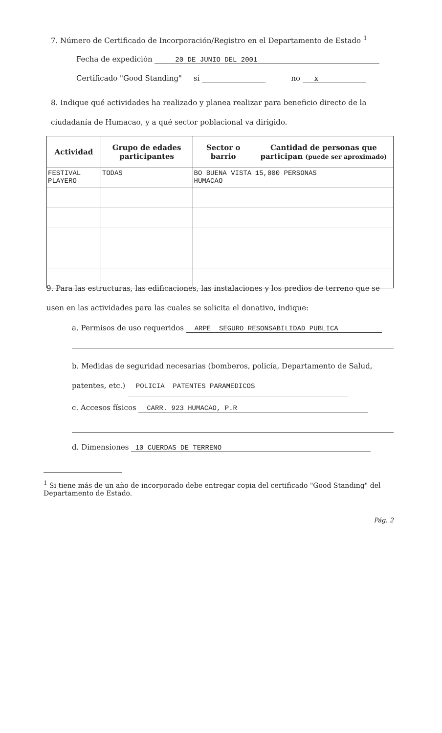7. Número de Certificado de Incorporación/Registro en el Departamento de Estado <sup>1</sup>
Fecha de expedición 20 DE JUNIO DEL 2001
Certificado "Good Standing" sí no x
8. Indique qué actividades ha realizado y planea realizar para beneficio directo de la ciudadanía de Humacao, y a qué sector poblacional va dirigido.
| Actividad | Grupo de edades participantes | Sector o barrio | Cantidad de personas que participan (puede ser aproximado) |
| --- | --- | --- | --- |
| FESTIVAL PLAYERO | TODAS | BO BUENA VISTA HUMACAO | 15,000 PERSONAS |
9. Para las estructuras, las edificaciones, las instalaciones y los predios de terreno que se usen en las actividades para las cuales se solicita el donativo, indique:
a. Permisos de uso requeridos ARPE SEGURO RESONSABILIDAD PUBLICA
b. Medidas de seguridad necesarias (bomberos, policía, Departamento de Salud, patentes, etc.) POLICIA PATENTES PARAMEDICOS
c. Accesos físicos CARR. 923 HUMACAO, P.R
d. Dimensiones 10 CUERDAS DE TERRENO
<sup>1</sup> Si tiene más de un año de incorporado debe entregar copia del certificado "Good Standing" del Departamento de Estado.
Pág. 2